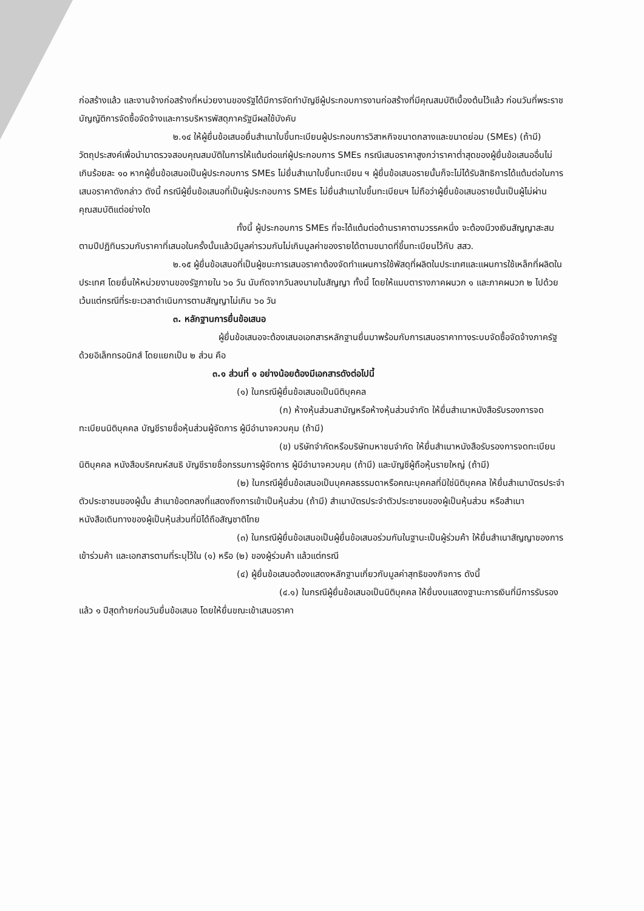ก่อสร้างแล้ว และงานจ้างก่อสร้างที่หน่วยงานของรัฐได้มีการจัดทำบัญชีผู้ประกอบการงานก่อสร้างที่มีคุณสมบัติเบื้องต้นไว้แล้ว ก่อนวันที่พระราชบัญญัติการจัดซื้อจัดจ้างและการบริหารพัสดุภาครัฐมีผลใช้บังคับ
๒.๑๔ ให้ผู้ยื่นข้อเสนอยื่นสำเนาใบขึ้นทะเบียนผู้ประกอบการวิสาหกิจขนาดกลางและขนาดย่อม (SMEs) (ถ้ามี) วัตถุประสงค์เพื่อนำมาตรวจสอบคุณสมบัติในการให้แต้มต่อแก่ผู้ประกอบการ SMEs กรณีเสนอราคาสูงกว่าราคาต่ำสุดของผู้ยื่นข้อเสนออื่นไม่เกินร้อยละ ๑๐ หากผู้ยื่นข้อเสนอเป็นผู้ประกอบการ SMEs ไม่ยื่นสำเนาใบขึ้นทะเบียน ฯ ผู้ยื่นข้อเสนอรายนั้นก็จะไม่ได้รับสิทธิการได้แต้มต่อในการเสนอราคาดังกล่าว ดังนี้ กรณีผู้ยื่นข้อเสนอที่เป็นผู้ประกอบการ SMEs ไม่ยื่นสำเนาใบขึ้นทะเบียนฯ ไม่ถือว่าผู้ยื่นข้อเสนอรายนั้นเป็นผู้ไม่ผ่านคุณสมบัติแต่อย่างใด
ทั้งนี้ ผู้ประกอบการ SMEs ที่จะได้แต้มต่อด้านราคาตามวรรคหนึ่ง จะต้องมีวงเงินสัญญาสะสมตามปีปฏิทินรวมกับราคาที่เสนอในครั้งนั้นแล้วมีมูลค่ารวมกันไม่เกินมูลค่าของรายได้ตามขนาดที่ขึ้นทะเบียนไว้กับ สสว.
๒.๑๕ ผู้ยื่นข้อเสนอที่เป็นผู้ชนะการเสนอราคาต้องจัดทำแผนการใช้พัสดุที่ผลิตในประเทศและแผนการใช้เหล็กที่ผลิตในประเทศ โดยยื่นให้หน่วยงานของรัฐภายใน ๖๐ วัน นับถัดจากวันลงนามในสัญญา ทั้งนี้ โดยให้แนบตารางภาคผนวก ๑ และภาคผนวก ๒ ไปด้วย เว้นแต่กรณีที่ระยะเวลาดำเนินการตามสัญญาไม่เกิน ๖๐ วัน
๓. หลักฐานการยื่นข้อเสนอ
ผู้ยื่นข้อเสนอจะต้องเสนอเอกสารหลักฐานยื่นมาพร้อมกับการเสนอราคาทางระบบจัดซื้อจัดจ้างภาครัฐด้วยอิเล็กทรอนิกส์ โดยแยกเป็น ๒ ส่วน คือ
๓.๑ ส่วนที่ ๑ อย่างน้อยต้องมีเอกสารดังต่อไปนี้
(๑) ในกรณีผู้ยื่นข้อเสนอเป็นนิติบุคคล
(ก) ห้างหุ้นส่วนสามัญหรือห้างหุ้นส่วนจำกัด ให้ยื่นสำเนาหนังสือรับรองการจดทะเบียนนิติบุคคล บัญชีรายชื่อหุ้นส่วนผู้จัดการ ผู้มีอำนาจควบคุม (ถ้ามี)
(ข) บริษัทจำกัดหรือบริษัทมหาชนจำกัด ให้ยื่นสำเนาหนังสือรับรองการจดทะเบียนนิติบุคคล หนังสือบริคณห์สนธิ บัญชีรายชื่อกรรมการผู้จัดการ ผู้มีอำนาจควบคุม (ถ้ามี) และบัญชีผู้ถือหุ้นรายใหญ่ (ถ้ามี)
(๒) ในกรณีผู้ยื่นข้อเสนอเป็นบุคคลธรรมดาหรือคณะบุคคลที่มิใช่นิติบุคคล ให้ยื่นสำเนาบัตรประจำตัวประชาชนของผู้นั้น สำเนาข้อตกลงที่แสดงถึงการเข้าเป็นหุ้นส่วน (ถ้ามี) สำเนาบัตรประจำตัวประชาชนของผู้เป็นหุ้นส่วน หรือสำเนาหนังสือเดินทางของผู้เป็นหุ้นส่วนที่มิได้ถือสัญชาติไทย
(๓) ในกรณีผู้ยื่นข้อเสนอเป็นผู้ยื่นข้อเสนอร่วมกันในฐานะเป็นผู้ร่วมค้า ให้ยื่นสำเนาสัญญาของการเข้าร่วมค้า และเอกสารตามที่ระบุไว้ใน (๑) หรือ (๒) ของผู้ร่วมค้า แล้วแต่กรณี
(๔) ผู้ยื่นข้อเสนอต้องแสดงหลักฐานเกี่ยวกับมูลค่าสุทธิของกิจการ ดังนี้
(๔.๑) ในกรณีผู้ยื่นข้อเสนอเป็นนิติบุคคล ให้ยื่นงบแสดงฐานะการเงินที่มีการรับรองแล้ว ๑ ปีสุดท้ายก่อนวันยื่นข้อเสนอ โดยให้ยื่นขณะเข้าเสนอราคา